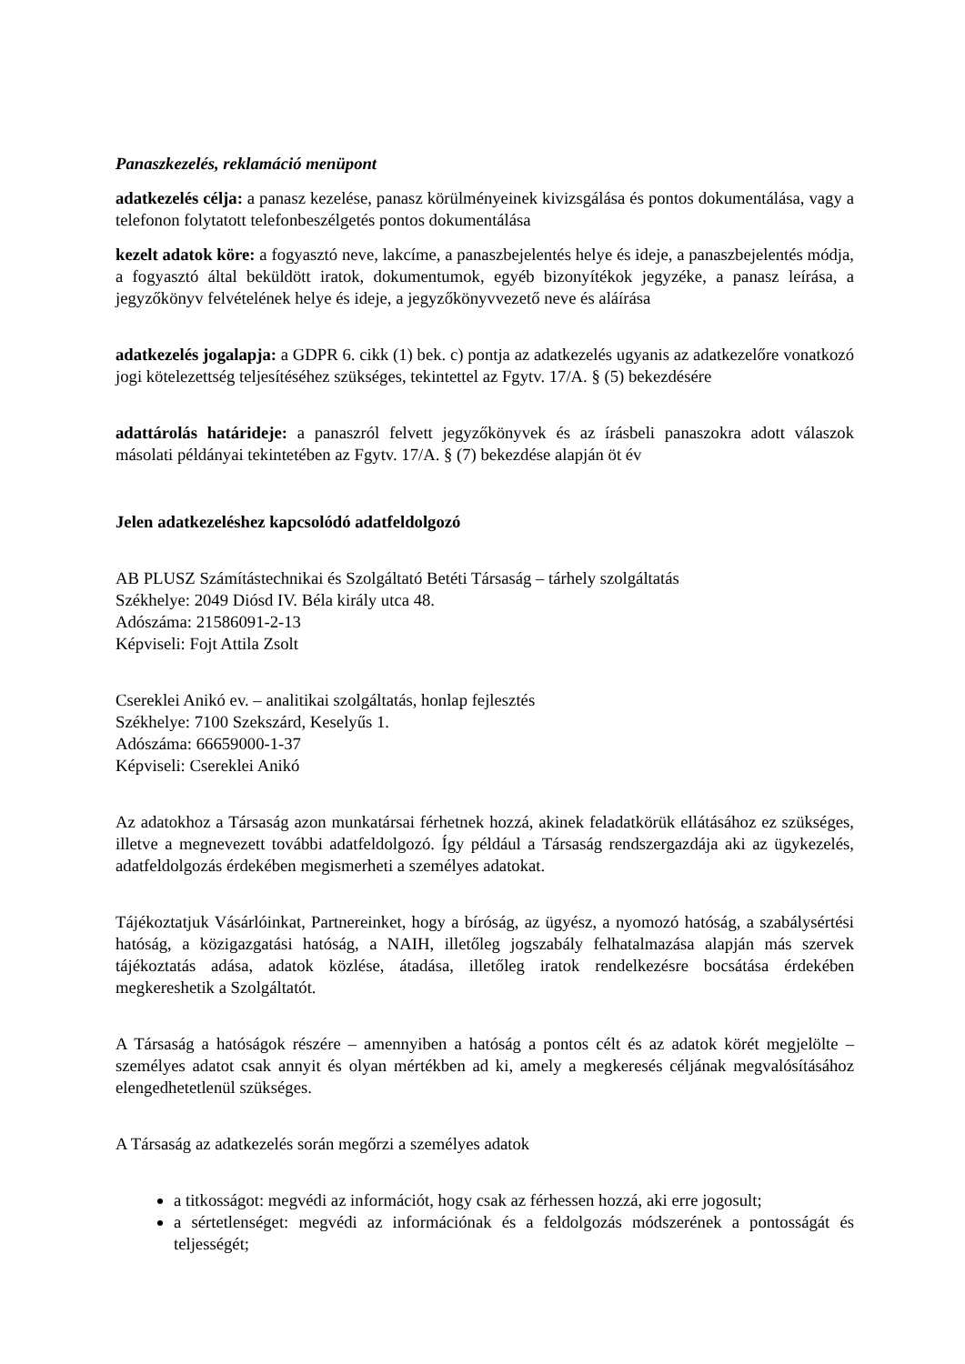Panaszkezelés, reklamáció menüpont
adatkezelés célja: a panasz kezelése, panasz körülményeinek kivizsgálása és pontos dokumentálása, vagy a telefonon folytatott telefonbeszélgetés pontos dokumentálása
kezelt adatok köre: a fogyasztó neve, lakcíme, a panaszbejelentés helye és ideje, a panaszbejelentés módja, a fogyasztó által beküldött iratok, dokumentumok, egyéb bizonyítékok jegyzéke, a panasz leírása, a jegyzőkönyv felvételének helye és ideje, a jegyzőkönyvvezető neve és aláírása
adatkezelés jogalapja: a GDPR 6. cikk (1) bek. c) pontja az adatkezelés ugyanis az adatkezelőre vonatkozó jogi kötelezettség teljesítéséhez szükséges, tekintettel az Fgytv. 17/A. § (5) bekezdésére
adattárolás határideje: a panaszról felvett jegyzőkönyvek és az írásbeli panaszokra adott válaszok másolati példányai tekintetében az Fgytv. 17/A. § (7) bekezdése alapján öt év
Jelen adatkezeléshez kapcsolódó adatfeldolgozó
AB PLUSZ Számítástechnikai és Szolgáltató Betéti Társaság – tárhely szolgáltatás
Székhelye: 2049 Diósd IV. Béla király utca 48.
Adószáma: 21586091-2-13
Képviseli: Fojt Attila Zsolt
Csereklei Anikó ev. – analitikai szolgáltatás, honlap fejlesztés
Székhelye: 7100 Szekszárd, Keselyűs 1.
Adószáma: 66659000-1-37
Képviseli: Csereklei Anikó
Az adatokhoz a Társaság azon munkatársai férhetnek hozzá, akinek feladatkörük ellátásához ez szükséges, illetve a megnevezett további adatfeldolgozó. Így például a Társaság rendszergazdája aki az ügykezelés, adatfeldolgozás érdekében megismerheti a személyes adatokat.
Tájékoztatjuk Vásárlóinkat, Partnereinket, hogy a bíróság, az ügyész, a nyomozó hatóság, a szabálysértési hatóság, a közigazgatási hatóság, a NAIH, illetőleg jogszabály felhatalmazása alapján más szervek tájékoztatás adása, adatok közlése, átadása, illetőleg iratok rendelkezésre bocsátása érdekében megkereshetik a Szolgáltatót.
A Társaság a hatóságok részére – amennyiben a hatóság a pontos célt és az adatok körét megjelölte – személyes adatot csak annyit és olyan mértékben ad ki, amely a megkeresés céljának megvalósításához elengedhetetlenül szükséges.
A Társaság az adatkezelés során megőrzi a személyes adatok
a titkosságot: megvédi az információt, hogy csak az férhessen hozzá, aki erre jogosult;
a sértetlenséget: megvédi az információnak és a feldolgozás módszerének a pontosságát és teljességét;